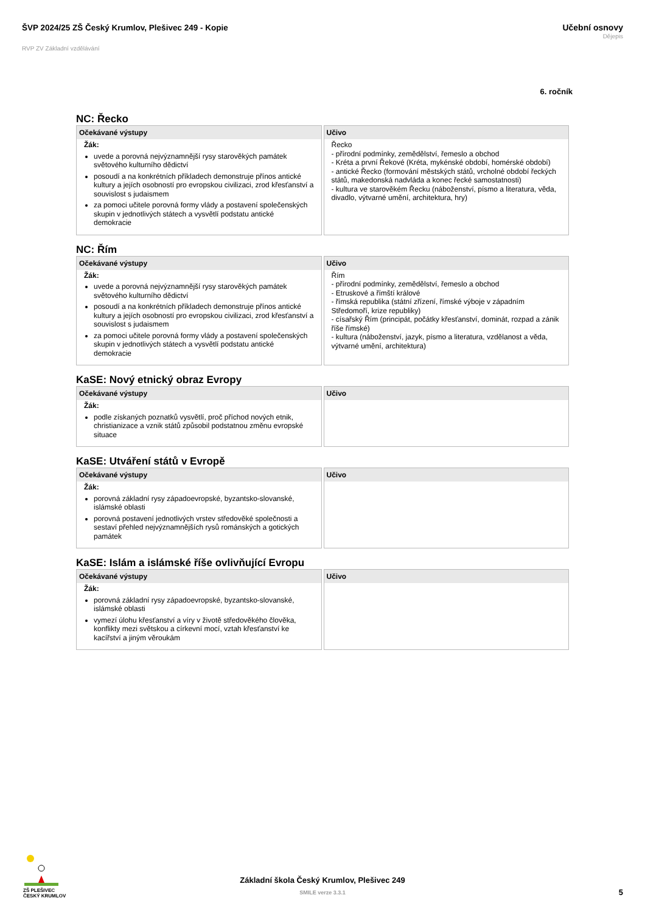ŠVP 2024/25 ZŠ Český Krumlov, Plešivec 249 - Kopie
RVP ZV Základní vzdělávání
Učební osnovy
Dějepis
6. ročník
NC: Řecko
| Očekávané výstupy | Učivo |
| --- | --- |
| Žák: uvede a porovná nejvýznamnější rysy starověkých památek světového kulturního dědictví posoudí a na konkrétních příkladech demonstruje přínos antické kultury a jejích osobností pro evropskou civilizaci, zrod křesťanství a souvislost s judaismem za pomoci učitele porovná formy vlády a postavení společenských skupin v jednotlivých státech a vysvětlí podstatu antické demokracie | Řecko - přírodní podmínky, zemědělství, řemeslo a obchod - Kréta a první Řekové (Kréta, mykénské období, homérské období) - antické Řecko (formování městských států, vrcholné období řeckých států, makedonská nadvláda a konec řecké samostatnosti) - kultura ve starověkém Řecku (náboženství, písmo a literatura, věda, divadlo, výtvarné umění, architektura, hry) |
NC: Řím
| Očekávané výstupy | Učivo |
| --- | --- |
| Žák: uvede a porovná nejvýznamnější rysy starověkých památek světového kulturního dědictví posoudí a na konkrétních příkladech demonstruje přínos antické kultury a jejích osobností pro evropskou civilizaci, zrod křesťanství a souvislost s judaismem za pomoci učitele porovná formy vlády a postavení společenských skupin v jednotlivých státech a vysvětlí podstatu antické demokracie | Řím - přírodní podmínky, zemědělství, řemeslo a obchod - Etruskové a římští králové - římská republika (státní zřízení, římské výboje v západním Středomoří, krize republiky) - císařský Řím (principát, počátky křesťanství, dominát, rozpad a zánik říše římské) - kultura (náboženství, jazyk, písmo a literatura, vzdělanost a věda, výtvarné umění, architektura) |
KaSE: Nový etnický obraz Evropy
| Očekávané výstupy | Učivo |
| --- | --- |
| Žák: podle získaných poznatků vysvětlí, proč příchod nových etnik, christianizace a vznik států způsobil podstatnou změnu evropské situace | |
KaSE: Utváření států v Evropě
| Očekávané výstupy | Učivo |
| --- | --- |
| Žák: porovná základní rysy západoevropské, byzantsko-slovanské, islámské oblasti porovná postavení jednotlivých vrstev středověké společnosti a sestaví přehled nejvýznamnějších rysů románských a gotických památek | |
KaSE: Islám a islámské říše ovlivňující Evropu
| Očekávané výstupy | Učivo |
| --- | --- |
| Žák: porovná základní rysy západoevropské, byzantsko-slovanské, islámské oblasti vymezí úlohu křesťanství a víry v životě středověkého člověka, konflikty mezi světskou a církevní mocí, vztah křesťanství ke kacířství a jiným věroukám | |
ZŠ PLEŠIVEC
ČESKÝ KRUMLOV
Základní škola Český Krumlov, Plešivec 249
SMILE verze 3.3.1
5